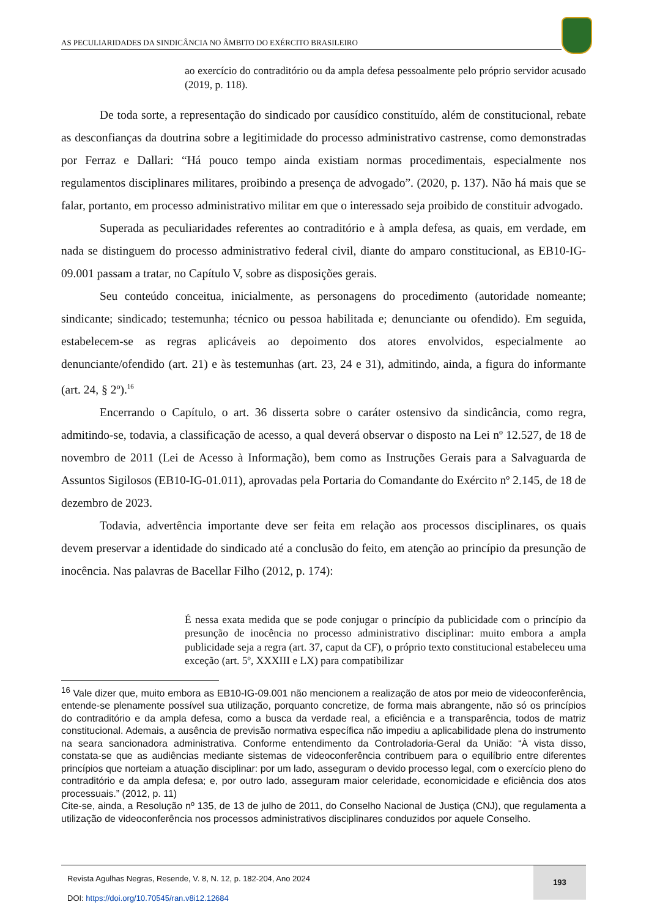AS PECULIARIDADES DA SINDICÂNCIA NO ÂMBITO DO EXÉRCITO BRASILEIRO
ao exercício do contraditório ou da ampla defesa pessoalmente pelo próprio servidor acusado (2019, p. 118).
De toda sorte, a representação do sindicado por causídico constituído, além de constitucional, rebate as desconfianças da doutrina sobre a legitimidade do processo administrativo castrense, como demonstradas por Ferraz e Dallari: “Há pouco tempo ainda existiam normas procedimentais, especialmente nos regulamentos disciplinares militares, proibindo a presença de advogado”. (2020, p. 137). Não há mais que se falar, portanto, em processo administrativo militar em que o interessado seja proibido de constituir advogado.
Superada as peculiaridades referentes ao contraditório e à ampla defesa, as quais, em verdade, em nada se distinguem do processo administrativo federal civil, diante do amparo constitucional, as EB10-IG-09.001 passam a tratar, no Capítulo V, sobre as disposições gerais.
Seu conteúdo conceitua, inicialmente, as personagens do procedimento (autoridade nomeante; sindicante; sindicado; testemunha; técnico ou pessoa habilitada e; denunciante ou ofendido). Em seguida, estabelecem-se as regras aplicáveis ao depoimento dos atores envolvidos, especialmente ao denunciante/ofendido (art. 21) e às testemunhas (art. 23, 24 e 31), admitindo, ainda, a figura do informante (art. 24, § 2º).<sup>16</sup>
Encerrando o Capítulo, o art. 36 disserta sobre o caráter ostensivo da sindicância, como regra, admitindo-se, todavia, a classificação de acesso, a qual deverá observar o disposto na Lei nº 12.527, de 18 de novembro de 2011 (Lei de Acesso à Informação), bem como as Instruções Gerais para a Salvaguarda de Assuntos Sigilosos (EB10-IG-01.011), aprovadas pela Portaria do Comandante do Exército nº 2.145, de 18 de dezembro de 2023.
Todavia, advertência importante deve ser feita em relação aos processos disciplinares, os quais devem preservar a identidade do sindicado até a conclusão do feito, em atenção ao princípio da presunção de inocência. Nas palavras de Bacellar Filho (2012, p. 174):
É nessa exata medida que se pode conjugar o princípio da publicidade com o princípio da presunção de inocência no processo administrativo disciplinar: muito embora a ampla publicidade seja a regra (art. 37, caput da CF), o próprio texto constitucional estabeleceu uma exceção (art. 5º, XXXIII e LX) para compatibilizar
<sup>16</sup> Vale dizer que, muito embora as EB10-IG-09.001 não mencionem a realização de atos por meio de videoconferência, entende-se plenamente possível sua utilização, porquanto concretize, de forma mais abrangente, não só os princípios do contraditório e da ampla defesa, como a busca da verdade real, a eficiência e a transparência, todos de matriz constitucional. Ademais, a ausência de previsão normativa específica não impediu a aplicabilidade plena do instrumento na seara sancionadora administrativa. Conforme entendimento da Controladoria-Geral da União: “À vista disso, constata-se que as audiências mediante sistemas de videoconferência contribuem para o equilíbrio entre diferentes princípios que norteiam a atuação disciplinar: por um lado, asseguram o devido processo legal, com o exercício pleno do contraditório e da ampla defesa; e, por outro lado, asseguram maior celeridade, economicidade e eficiência dos atos processuais.” (2012, p. 11)
Cite-se, ainda, a Resolução nº 135, de 13 de julho de 2011, do Conselho Nacional de Justiça (CNJ), que regulamenta a utilização de videoconferência nos processos administrativos disciplinares conduzidos por aquele Conselho.
Revista Agulhas Negras, Resende, V. 8, N. 12, p. 182-204, Ano 2024
DOI: https://doi.org/10.70545/ran.v8i12.12684
193